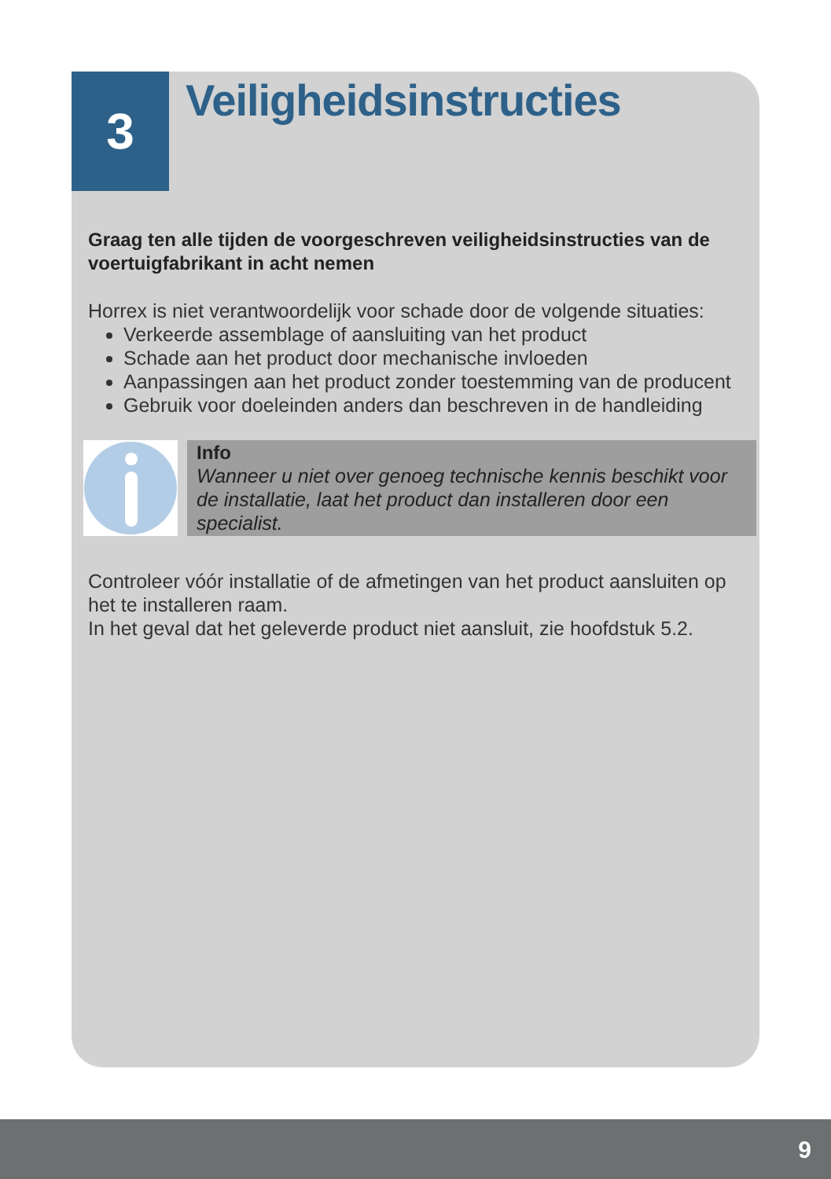3
Veiligheidsinstructies
Graag ten alle tijden de voorgeschreven veiligheidsinstructies van de voertuigfabrikant in acht nemen
Horrex is niet verantwoordelijk voor schade door de volgende situaties:
Verkeerde assemblage of aansluiting van het product
Schade aan het product door mechanische invloeden
Aanpassingen aan het product zonder toestemming van de producent
Gebruik voor doeleinden anders dan beschreven in de handleiding
Info
Wanneer u niet over genoeg technische kennis beschikt voor de installatie, laat het product dan installeren door een specialist.
Controleer vóór installatie of de afmetingen van het product aansluiten op het te installeren raam.
In het geval dat het geleverde product niet aansluit, zie hoofdstuk 5.2.
9